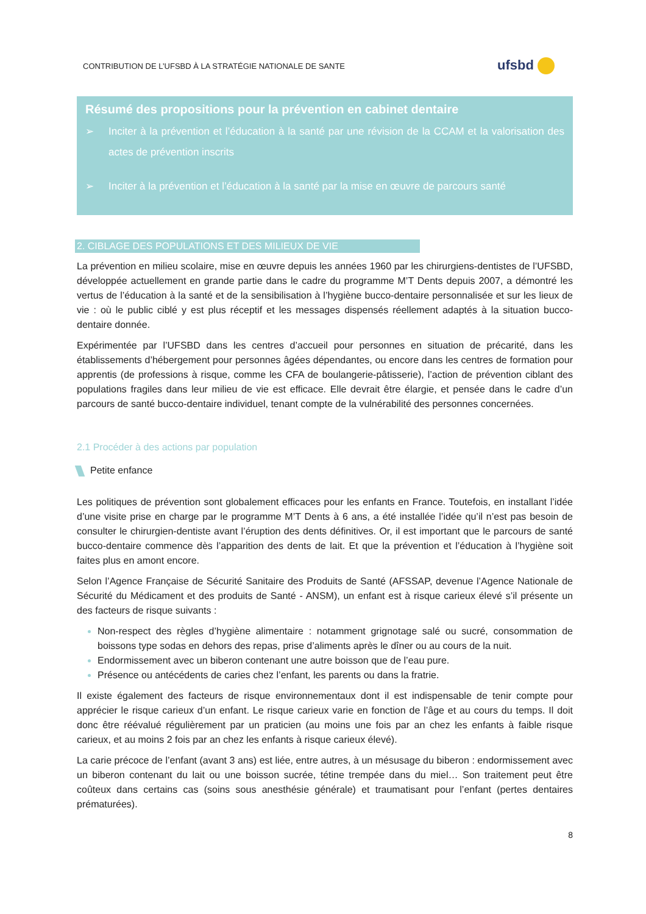CONTRIBUTION DE L’UFSBD À LA STRATÉGIE NATIONALE DE SANTE
ufsbd
Résumé des propositions pour la prévention en cabinet dentaire
➢ Inciter à la prévention et l’éducation à la santé par une révision de la CCAM et la valorisation des actes de prévention inscrits
➢ Inciter à la prévention et l’éducation à la santé par la mise en œuvre de parcours santé
2. CIBLAGE DES POPULATIONS ET DES MILIEUX DE VIE
La prévention en milieu scolaire, mise en œuvre depuis les années 1960 par les chirurgiens-dentistes de l’UFSBD, développée actuellement en grande partie dans le cadre du programme M’T Dents depuis 2007, a démontré les vertus de l’éducation à la santé et de la sensibilisation à l’hygiène bucco-dentaire personnalisée et sur les lieux de vie : où le public ciblé y est plus réceptif et les messages dispensés réellement adaptés à la situation bucco-dentaire donnée.
Expérimentée par l’UFSBD dans les centres d’accueil pour personnes en situation de précarité, dans les établissements d’hébergement pour personnes âgées dépendantes, ou encore dans les centres de formation pour apprentis (de professions à risque, comme les CFA de boulangerie-pâtisserie), l’action de prévention ciblant des populations fragiles dans leur milieu de vie est efficace. Elle devrait être élargie, et pensée dans le cadre d’un parcours de santé bucco-dentaire individuel, tenant compte de la vulnérabilité des personnes concernées.
2.1 Procéder à des actions par population
Petite enfance
Les politiques de prévention sont globalement efficaces pour les enfants en France. Toutefois, en installant l’idée d’une visite prise en charge par le programme M’T Dents à 6 ans, a été installée l’idée qu’il n’est pas besoin de consulter le chirurgien-dentiste avant l’éruption des dents définitives. Or, il est important que le parcours de santé bucco-dentaire commence dès l’apparition des dents de lait. Et que la prévention et l’éducation à l’hygiène soit faites plus en amont encore.
Selon l’Agence Française de Sécurité Sanitaire des Produits de Santé (AFSSAP, devenue l’Agence Nationale de Sécurité du Médicament et des produits de Santé - ANSM), un enfant est à risque carieux élevé s’il présente un des facteurs de risque suivants :
Non-respect des règles d’hygiène alimentaire : notamment grignotage salé ou sucré, consommation de boissons type sodas en dehors des repas, prise d’aliments après le dîner ou au cours de la nuit.
Endormissement avec un biberon contenant une autre boisson que de l’eau pure.
Présence ou antécédents de caries chez l’enfant, les parents ou dans la fratrie.
Il existe également des facteurs de risque environnementaux dont il est indispensable de tenir compte pour apprécier le risque carieux d’un enfant. Le risque carieux varie en fonction de l’âge et au cours du temps. Il doit donc être réévalué régulièrement par un praticien (au moins une fois par an chez les enfants à faible risque carieux, et au moins 2 fois par an chez les enfants à risque carieux élevé).
La carie précoce de l’enfant (avant 3 ans) est liée, entre autres, à un mésusage du biberon : endormissement avec un biberon contenant du lait ou une boisson sucrée, tétine trempée dans du miel… Son traitement peut être coûteux dans certains cas (soins sous anesthésie générale) et traumatisant pour l’enfant (pertes dentaires prématurées).
8